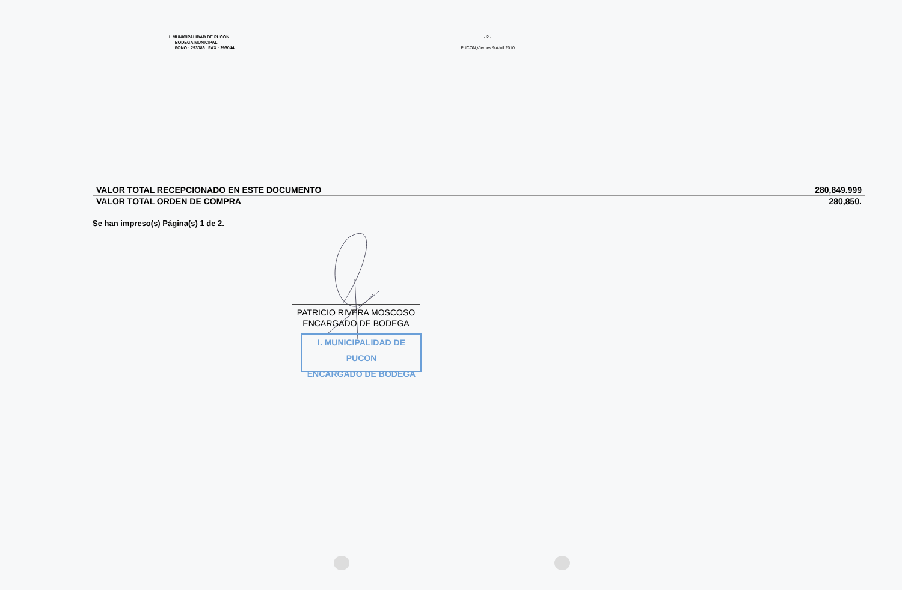I. MUNICIPALIDAD DE PUCON
BODEGA MUNICIPAL
FONO : 293086 FAX : 293044
- 2 -
PUCON,Viernes 9 Abril 2010
| VALOR TOTAL RECEPCIONADO EN ESTE DOCUMENTO | 280,849.999 |
| VALOR TOTAL ORDEN DE COMPRA | 280,850. |
Se han impreso(s) Página(s) 1 de 2.
PATRICIO RIVERA MOSCOSO
ENCARGADO DE BODEGA
I. MUNICIPALIDAD DE PUCON
ENCARGADO DE BODEGA